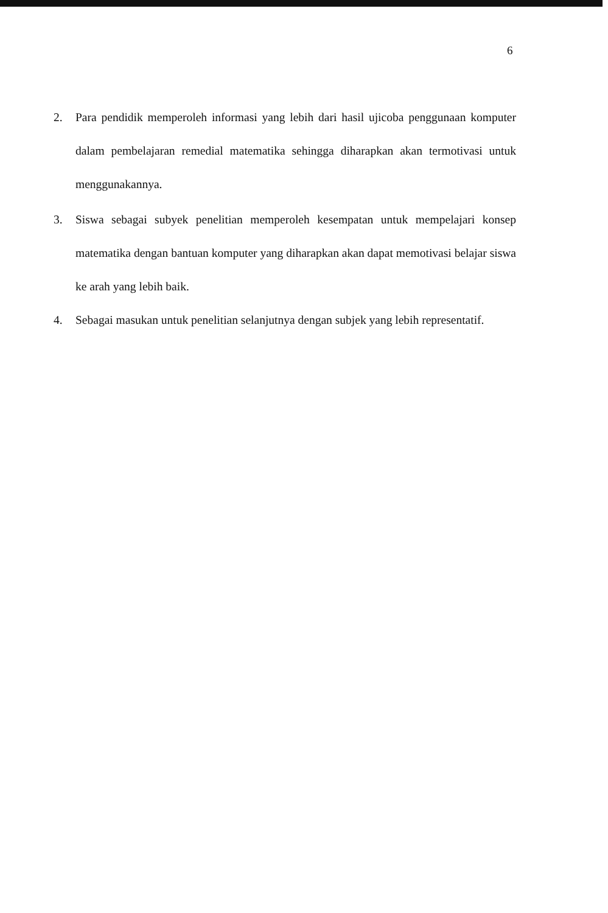6
2. Para pendidik memperoleh informasi yang lebih dari hasil ujicoba penggunaan komputer dalam pembelajaran remedial matematika sehingga diharapkan akan termotivasi untuk menggunakannya.
3. Siswa sebagai subyek penelitian memperoleh kesempatan untuk mempelajari konsep matematika dengan bantuan komputer yang diharapkan akan dapat memotivasi belajar siswa ke arah yang lebih baik.
4. Sebagai masukan untuk penelitian selanjutnya dengan subjek yang lebih representatif.